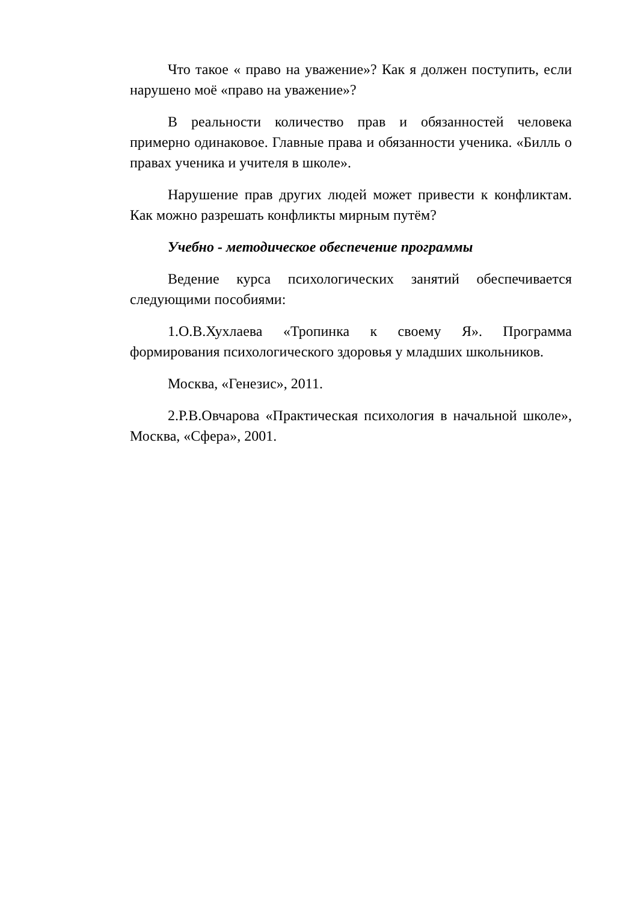Что такое « право на уважение»? Как я должен поступить, если нарушено моё «право на уважение»?
В реальности количество прав и обязанностей человека примерно одинаковое. Главные права и обязанности ученика. «Билль о правах ученика и учителя в школе».
Нарушение прав других людей может привести к конфликтам. Как можно разрешать конфликты мирным путём?
Учебно - методическое обеспечение программы
Ведение курса психологических занятий обеспечивается следующими пособиями:
1.О.В.Хухлаева «Тропинка к своему Я». Программа формирования психологического здоровья у младших школьников.
Москва, «Генезис», 2011.
2.Р.В.Овчарова «Практическая психология в начальной школе», Москва, «Сфера», 2001.